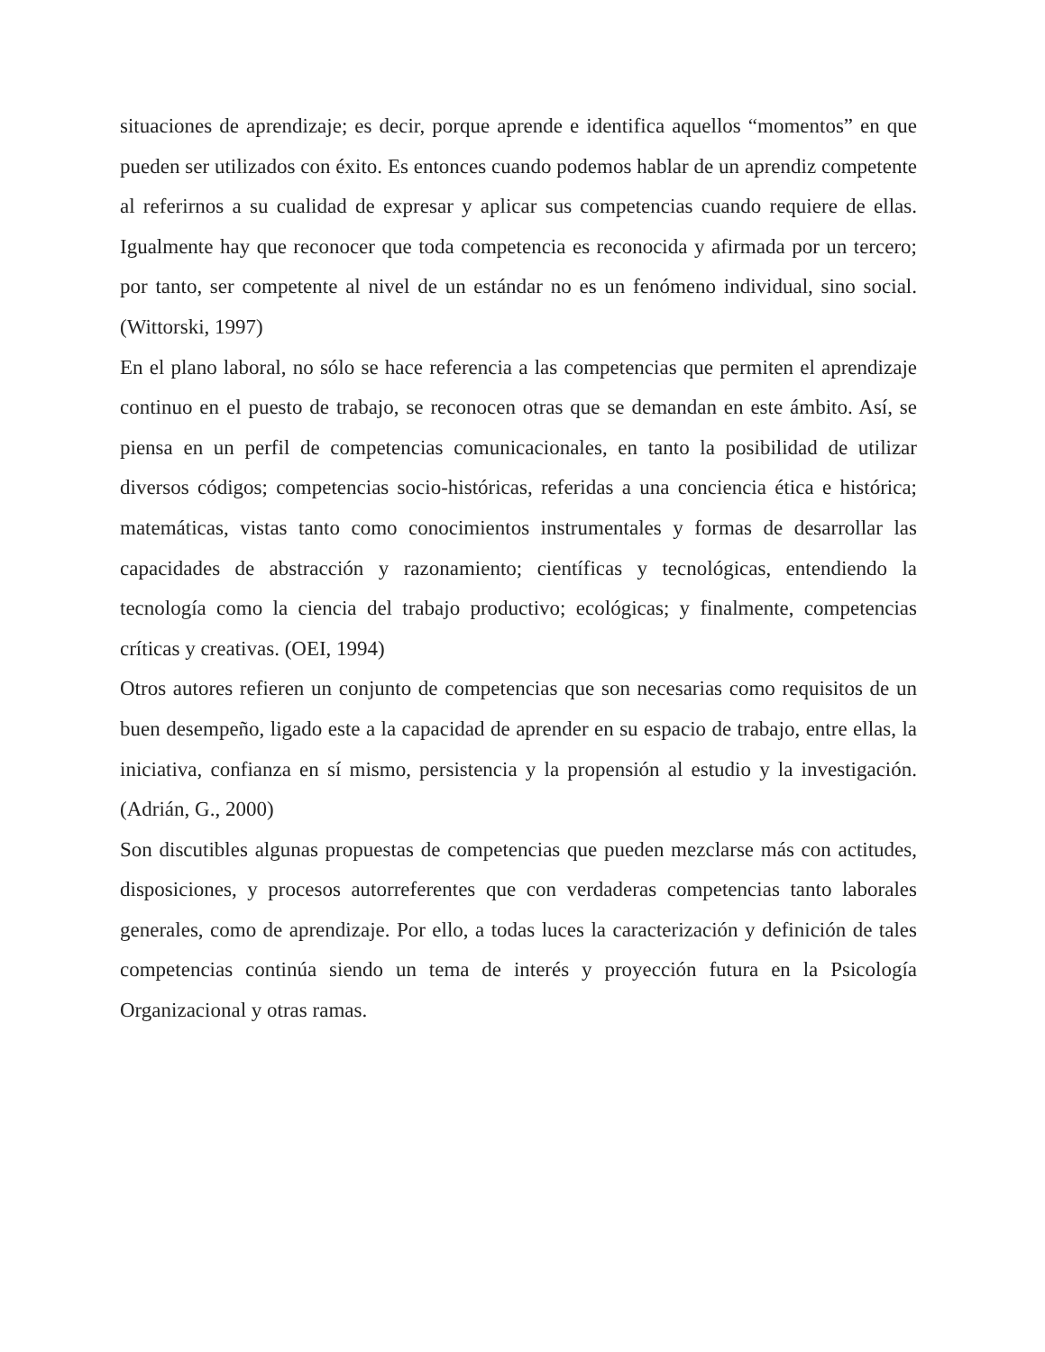situaciones de aprendizaje; es decir, porque aprende e identifica aquellos “momentos” en que pueden ser utilizados con éxito. Es entonces cuando podemos hablar de un aprendiz competente al referirnos a su cualidad de expresar y aplicar sus competencias cuando requiere de ellas. Igualmente hay que reconocer que toda competencia es reconocida y afirmada por un tercero; por tanto, ser competente al nivel de un estándar no es un fenómeno individual, sino social. (Wittorski, 1997)
En el plano laboral, no sólo se hace referencia a las competencias que permiten el aprendizaje continuo en el puesto de trabajo, se reconocen otras que se demandan en este ámbito. Así, se piensa en un perfil de competencias comunicacionales, en tanto la posibilidad de utilizar diversos códigos; competencias socio-históricas, referidas a una conciencia ética e histórica; matemáticas, vistas tanto como conocimientos instrumentales y formas de desarrollar las capacidades de abstracción y razonamiento; científicas y tecnológicas, entendiendo la tecnología como la ciencia del trabajo productivo; ecológicas; y finalmente, competencias críticas y creativas. (OEI, 1994)
Otros autores refieren un conjunto de competencias que son necesarias como requisitos de un buen desempeño, ligado este a la capacidad de aprender en su espacio de trabajo, entre ellas, la iniciativa, confianza en sí mismo, persistencia y la propensión al estudio y la investigación. (Adrián, G., 2000)
Son discutibles algunas propuestas de competencias que pueden mezclarse más con actitudes, disposiciones, y procesos autorreferentes que con verdaderas competencias tanto laborales generales, como de aprendizaje. Por ello, a todas luces la caracterización y definición de tales competencias continúa siendo un tema de interés y proyección futura en la Psicología Organizacional y otras ramas.